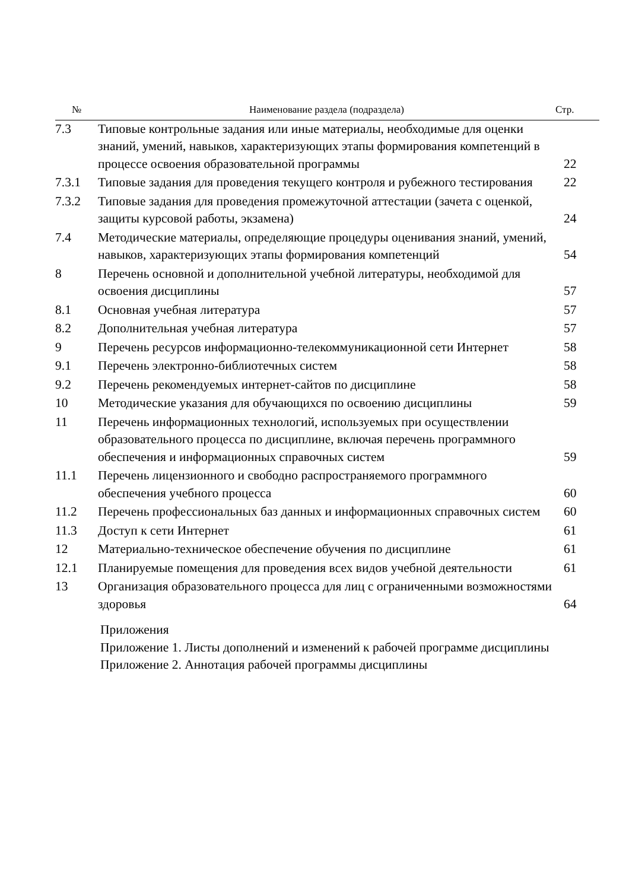| № | Наименование раздела (подраздела) | Стр. |
| --- | --- | --- |
| 7.3 | Типовые контрольные задания или иные материалы, необходимые для оценки знаний, умений, навыков, характеризующих этапы формирования компетенций в процессе освоения образовательной программы | 22 |
| 7.3.1 | Типовые задания для проведения текущего контроля и рубежного тестирования | 22 |
| 7.3.2 | Типовые задания для проведения промежуточной аттестации (зачета с оценкой, защиты курсовой работы, экзамена) | 24 |
| 7.4 | Методические материалы, определяющие процедуры оценивания знаний, умений, навыков, характеризующих этапы формирования компетенций | 54 |
| 8 | Перечень основной и дополнительной учебной литературы, необходимой для освоения дисциплины | 57 |
| 8.1 | Основная учебная литература | 57 |
| 8.2 | Дополнительная учебная литература | 57 |
| 9 | Перечень ресурсов информационно-телекоммуникационной сети Интернет | 58 |
| 9.1 | Перечень электронно-библиотечных систем | 58 |
| 9.2 | Перечень рекомендуемых интернет-сайтов по дисциплине | 58 |
| 10 | Методические указания для обучающихся по освоению дисциплины | 59 |
| 11 | Перечень информационных технологий, используемых при осуществлении образовательного процесса по дисциплине, включая перечень программного обеспечения и информационных справочных систем | 59 |
| 11.1 | Перечень лицензионного и свободно распространяемого программного обеспечения учебного процесса | 60 |
| 11.2 | Перечень профессиональных баз данных и информационных справочных систем | 60 |
| 11.3 | Доступ к сети Интернет | 61 |
| 12 | Материально-техническое обеспечение обучения по дисциплине | 61 |
| 12.1 | Планируемые помещения для проведения всех видов учебной деятельности | 61 |
| 13 | Организация образовательного процесса для лиц с ограниченными возможностями здоровья | 64 |
| | Приложения Приложение 1. Листы дополнений и изменений к рабочей программе дисциплины Приложение 2. Аннотация рабочей программы дисциплины | |